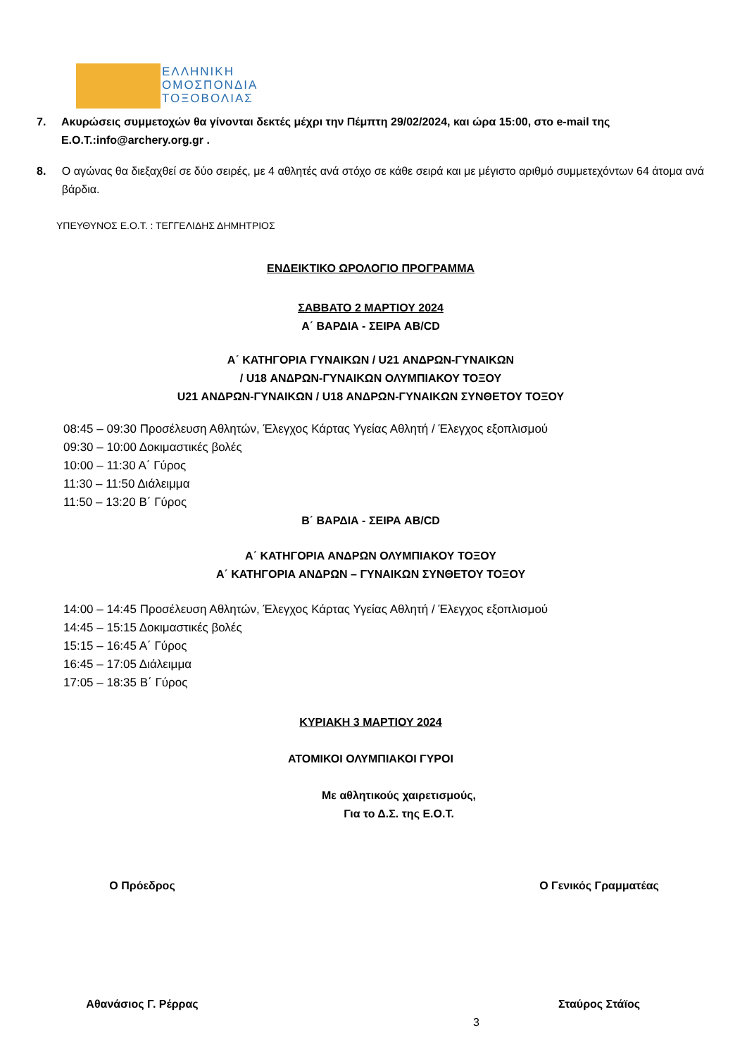ΕΛΛΗΝΙΚΗ
ΟΜΟΣΠΟΝΔΙΑ
ΤΟΞΟΒΟΛΙΑΣ
7. Ακυρώσεις συμμετοχών θα γίνονται δεκτές μέχρι την Πέμπτη 29/02/2024, και ώρα 15:00, στο e-mail της Ε.Ο.Τ.:info@archery.org.gr .
8. Ο αγώνας θα διεξαχθεί σε δύο σειρές, με 4 αθλητές ανά στόχο σε κάθε σειρά και με μέγιστο αριθμό συμμετεχόντων 64 άτομα ανά βάρδια.
ΥΠΕΥΘΥΝΟΣ Ε.Ο.Τ. : ΤΕΓΓΕΛΙΔΗΣ ΔΗΜΗΤΡΙΟΣ
ΕΝΔΕΙΚΤΙΚΟ ΩΡΟΛΟΓΙΟ ΠΡΟΓΡΑΜΜΑ
ΣΑΒΒΑΤΟ 2 ΜΑΡΤΙΟΥ 2024
Α΄ ΒΑΡΔΙΑ - ΣΕΙΡΑ AB/CD
Α΄ ΚΑΤΗΓΟΡΙΑ ΓΥΝΑΙΚΩΝ / U21 ΑΝΔΡΩΝ-ΓΥΝΑΙΚΩΝ
/ U18 ΑΝΔΡΩΝ-ΓΥΝΑΙΚΩΝ ΟΛΥΜΠΙΑΚΟΥ ΤΟΞΟΥ
U21 ΑΝΔΡΩΝ-ΓΥΝΑΙΚΩΝ / U18 ΑΝΔΡΩΝ-ΓΥΝΑΙΚΩΝ ΣΥΝΘΕΤΟΥ ΤΟΞΟΥ
08:45 – 09:30 Προσέλευση Αθλητών, Έλεγχος Κάρτας Υγείας Αθλητή / Έλεγχος εξοπλισμού
09:30 – 10:00 Δοκιμαστικές βολές
10:00 – 11:30 Α΄ Γύρος
11:30 – 11:50 Διάλειμμα
11:50 – 13:20 Β΄ Γύρος
Β΄ ΒΑΡΔΙΑ - ΣΕΙΡΑ AB/CD
Α΄ ΚΑΤΗΓΟΡΙΑ ΑΝΔΡΩΝ ΟΛΥΜΠΙΑΚΟΥ ΤΟΞΟΥ
Α΄ ΚΑΤΗΓΟΡΙΑ ΑΝΔΡΩΝ – ΓΥΝΑΙΚΩΝ ΣΥΝΘΕΤΟΥ ΤΟΞΟΥ
14:00 – 14:45 Προσέλευση Αθλητών, Έλεγχος Κάρτας Υγείας Αθλητή / Έλεγχος εξοπλισμού
14:45 – 15:15 Δοκιμαστικές βολές
15:15 – 16:45 Α΄ Γύρος
16:45 – 17:05 Διάλειμμα
17:05 – 18:35 Β΄ Γύρος
ΚΥΡΙΑΚΗ 3 ΜΑΡΤΙΟΥ 2024
ΑΤΟΜΙΚΟΙ ΟΛΥΜΠΙΑΚΟΙ ΓΥΡΟΙ
Με αθλητικούς χαιρετισμούς,
Για το Δ.Σ. της Ε.Ο.Τ.
Ο Πρόεδρος Ο Γενικός Γραμματέας
Αθανάσιος Γ. Ρέρρας Σταύρος Στάϊος
3